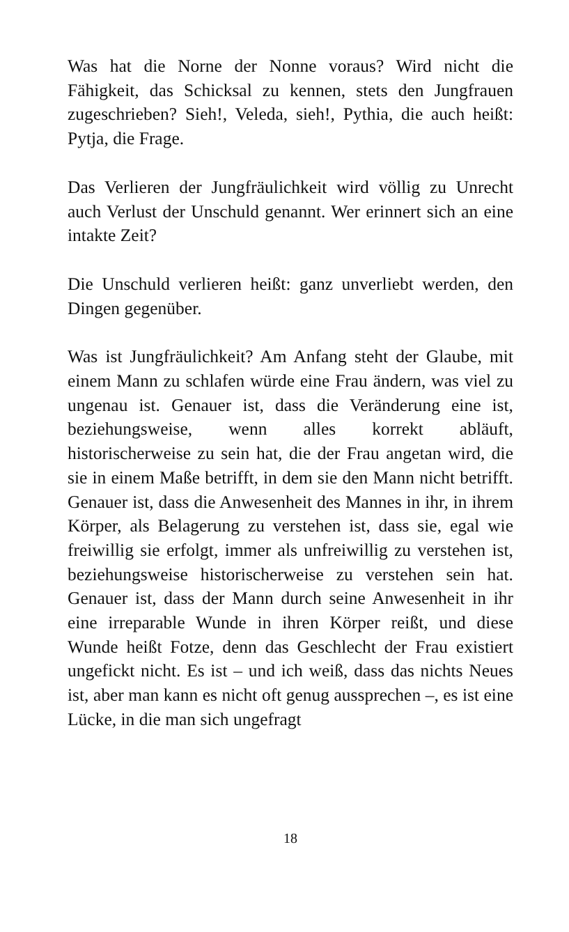Was hat die Norne der Nonne voraus? Wird nicht die Fähigkeit, das Schicksal zu kennen, stets den Jungfrauen zugeschrieben? Sieh!, Veleda, sieh!, Pythia, die auch heißt: Pytja, die Frage.
Das Verlieren der Jungfräulichkeit wird völlig zu Unrecht auch Verlust der Unschuld genannt. Wer erinnert sich an eine intakte Zeit?
Die Unschuld verlieren heißt: ganz unverliebt werden, den Dingen gegenüber.
Was ist Jungfräulichkeit? Am Anfang steht der Glaube, mit einem Mann zu schlafen würde eine Frau ändern, was viel zu ungenau ist. Genauer ist, dass die Veränderung eine ist, beziehungsweise, wenn alles korrekt abläuft, historischerweise zu sein hat, die der Frau angetan wird, die sie in einem Maße betrifft, in dem sie den Mann nicht betrifft. Genauer ist, dass die Anwesenheit des Mannes in ihr, in ihrem Körper, als Belagerung zu verstehen ist, dass sie, egal wie freiwillig sie erfolgt, immer als unfreiwillig zu verstehen ist, beziehungsweise historischerweise zu verstehen sein hat. Genauer ist, dass der Mann durch seine Anwesenheit in ihr eine irreparable Wunde in ihren Körper reißt, und diese Wunde heißt Fotze, denn das Geschlecht der Frau existiert ungefickt nicht. Es ist – und ich weiß, dass das nichts Neues ist, aber man kann es nicht oft genug aussprechen –, es ist eine Lücke, in die man sich ungefragt
18